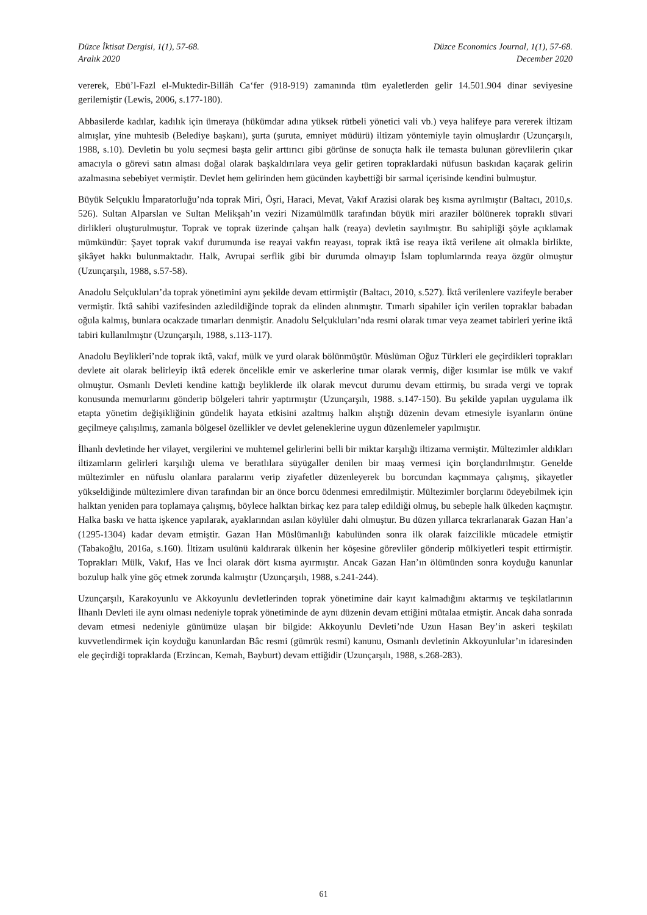Düzce İktisat Dergisi, 1(1), 57-68.
Aralık 2020
Düzce Economics Journal, 1(1), 57-68.
December 2020
vererek, Ebü’l-Fazl el-Muktedir-Billâh Ca‘fer (918-919) zamanında tüm eyaletlerden gelir 14.501.904 dinar seviyesine gerilemiştir (Lewis, 2006, s.177-180).
Abbasilerde kadılar, kadılık için ümeraya (hükümdar adına yüksek rütbeli yönetici vali vb.) veya halifeye para vererek iltizam almışlar, yine muhtesib (Belediye başkanı), şurta (şuruta, emniyet müdürü) iltizam yöntemiyle tayin olmuşlardır (Uzunçarşılı, 1988, s.10). Devletin bu yolu seçmesi başta gelir arttırıcı gibi görünse de sonuçta halk ile temasta bulunan görevlilerin çıkar amacıyla o görevi satın alması doğal olarak başkaldırılara veya gelir getiren topraklardaki nüfusun baskıdan kaçarak gelirin azalmasına sebebiyet vermiştir. Devlet hem gelirinden hem gücünden kaybettiği bir sarmal içerisinde kendini bulmuştur.
Büyük Selçuklu İmparatorluğu’nda toprak Miri, Öşri, Haraci, Mevat, Vakıf Arazisi olarak beş kısma ayrılmıştır (Baltacı, 2010,s. 526). Sultan Alparslan ve Sultan Melikşah’ın veziri Nizamülmülk tarafından büyük miri araziler bölünerek topraklı süvari dirlikleri oluşturulmuştur. Toprak ve toprak üzerinde çalışan halk (reaya) devletin sayılmıştır. Bu sahipliği şöyle açıklamak mümkündür: Şayet toprak vakıf durumunda ise reayai vakfın reayası, toprak iktâ ise reaya iktâ verilene ait olmakla birlikte, şikâyet hakkı bulunmaktadır. Halk, Avrupai serflik gibi bir durumda olmayıp İslam toplumlarında reaya özgür olmuştur (Uzunçarşılı, 1988, s.57-58).
Anadolu Selçukluları’da toprak yönetimini aynı şekilde devam ettirmiştir (Baltacı, 2010, s.527). İktâ verilenlere vazifeyle beraber vermiştir. İktâ sahibi vazifesinden azledildiğinde toprak da elinden alınmıştır. Tımarlı sipahiler için verilen topraklar babadan oğula kalmış, bunlara ocakzade tımarları denmiştir. Anadolu Selçukluları’nda resmi olarak tımar veya zeamet tabirleri yerine iktâ tabiri kullanılmıştır (Uzunçarşılı, 1988, s.113-117).
Anadolu Beylikleri’nde toprak iktâ, vakıf, mülk ve yurd olarak bölünmüştür. Müslüman Oğuz Türkleri ele geçirdikleri toprakları devlete ait olarak belirleyip iktâ ederek öncelikle emir ve askerlerine tımar olarak vermiş, diğer kısımlar ise mülk ve vakıf olmuştur. Osmanlı Devleti kendine kattığı beyliklerde ilk olarak mevcut durumu devam ettirmiş, bu sırada vergi ve toprak konusunda memurlarını gönderip bölgeleri tahrir yaptırmıştır (Uzunçarşılı, 1988. s.147-150). Bu şekilde yapılan uygulama ilk etapta yönetim değişikliğinin gündelik hayata etkisini azaltmış halkın alıştığı düzenin devam etmesiyle isyanların önüne geçilmeye çalışılmış, zamanla bölgesel özellikler ve devlet geleneklerine uygun düzenlemeler yapılmıştır.
İlhanlı devletinde her vilayet, vergilerini ve muhtemel gelirlerini belli bir miktar karşılığı iltizama vermiştir. Mültezimler aldıkları iltizamların gelirleri karşılığı ulema ve beratlılara süyügaller denilen bir maaş vermesi için borçlandırılmıştır. Genelde mültezimler en nüfuslu olanlara paralarını verip ziyafetler düzenleyerek bu borcundan kaçınmaya çalışmış, şikayetler yükseldiğinde mültezimlere divan tarafından bir an önce borcu ödenmesi emredilmiştir. Mültezimler borçlarını ödeyebilmek için halktan yeniden para toplamaya çalışmış, böylece halktan birkaç kez para talep edildiği olmuş, bu sebeple halk ülkeden kaçmıştır. Halka baskı ve hatta işkence yapılarak, ayaklarından asılan köylüler dahi olmuştur. Bu düzen yıllarca tekrarlanarak Gazan Han’a (1295-1304) kadar devam etmiştir. Gazan Han Müslümanlığı kabulünden sonra ilk olarak faizcilikle mücadele etmiştir (Tabakoğlu, 2016a, s.160). İltizam usulünü kaldırarak ülkenin her köşesine görevliler gönderip mülkiyetleri tespit ettirmiştir. Toprakları Mülk, Vakıf, Has ve İnci olarak dört kısma ayırmıştır. Ancak Gazan Han’ın ölümünden sonra koyduğu kanunlar bozulup halk yine göç etmek zorunda kalmıştır (Uzunçarşılı, 1988, s.241-244).
Uzunçarşılı, Karakoyunlu ve Akkoyunlu devletlerinden toprak yönetimine dair kayıt kalmadığını aktarmış ve teşkilatlarının İlhanlı Devleti ile aynı olması nedeniyle toprak yönetiminde de aynı düzenin devam ettiğini mütalaa etmiştir. Ancak daha sonrada devam etmesi nedeniyle günümüze ulaşan bir bilgide: Akkoyunlu Devleti’nde Uzun Hasan Bey’in askeri teşkilatı kuvvetlendirmek için koyduğu kanunlardan Bâc resmi (gümrük resmi) kanunu, Osmanlı devletinin Akkoyunlular’ın idaresinden ele geçirdiği topraklarda (Erzincan, Kemah, Bayburt) devam ettiğidir (Uzunçarşılı, 1988, s.268-283).
61